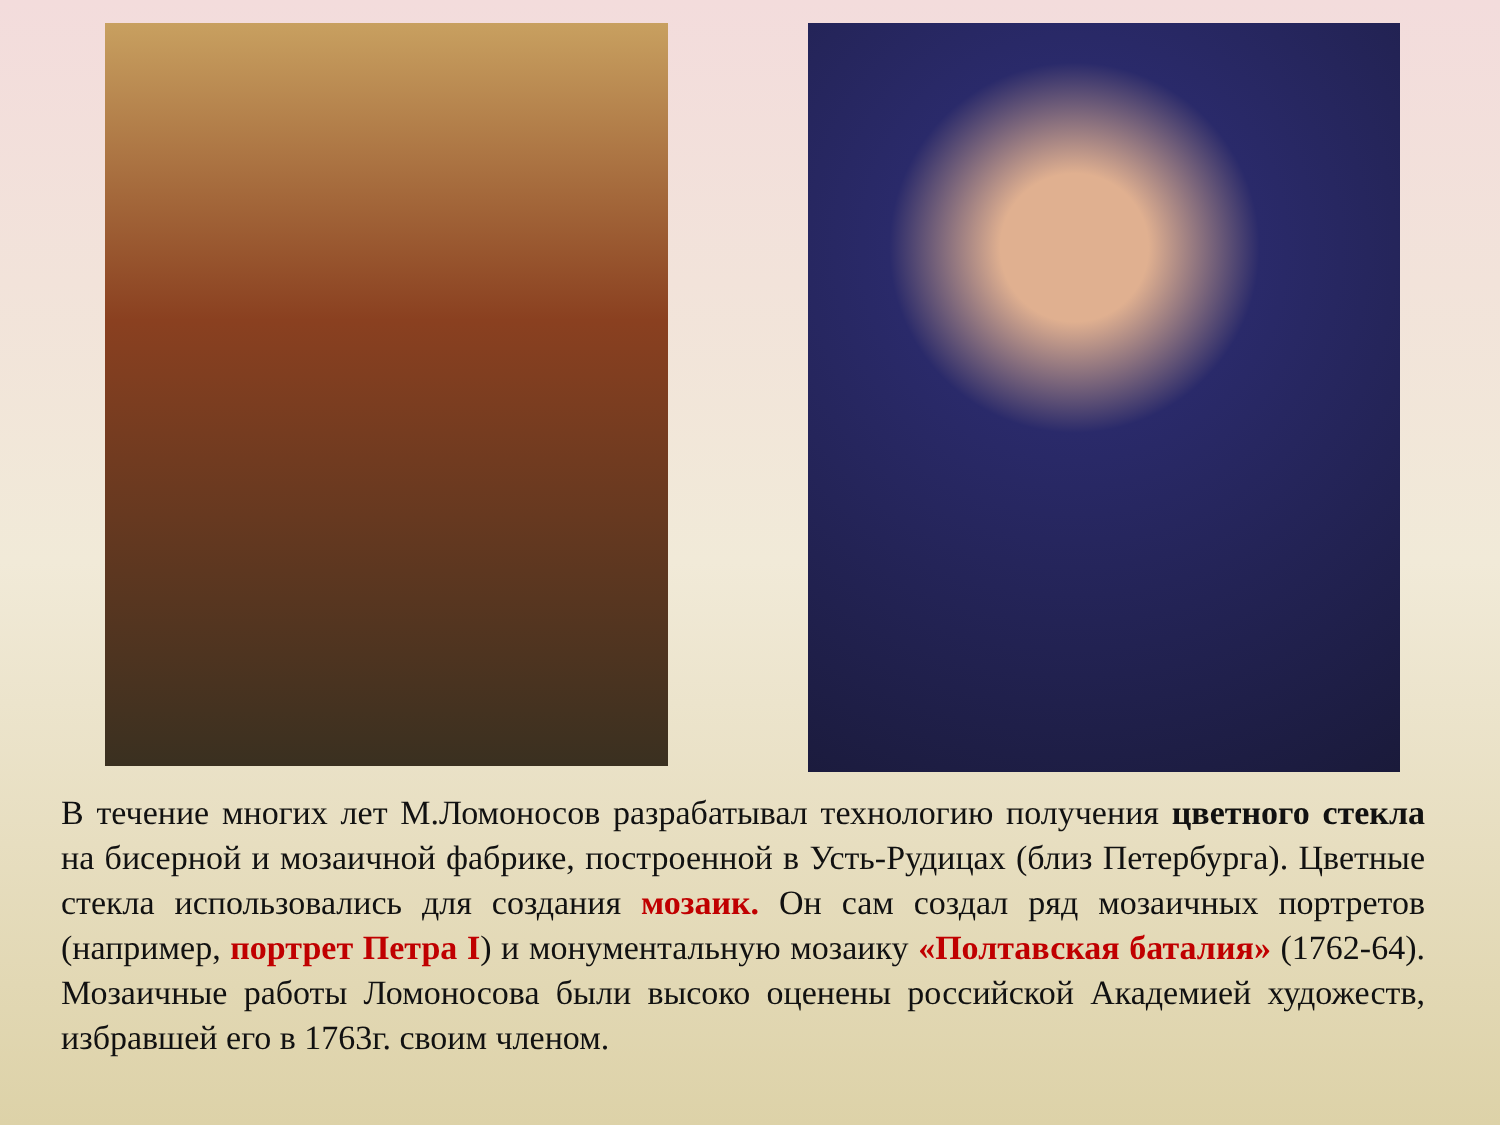В течение многих лет М.Ломоносов разрабатывал технологию получения цветного стекла на бисерной и мозаичной фабрике, построенной в Усть-Рудицах (близ Петербурга). Цветные стекла использовались для создания мозаик. Он сам создал ряд мозаичных портретов (например, портрет Петра I) и монументальную мозаику «Полтавская баталия» (1762-64). Мозаичные работы Ломоносова были высоко оценены российской Академией художеств, избравшей его в 1763г. своим членом.